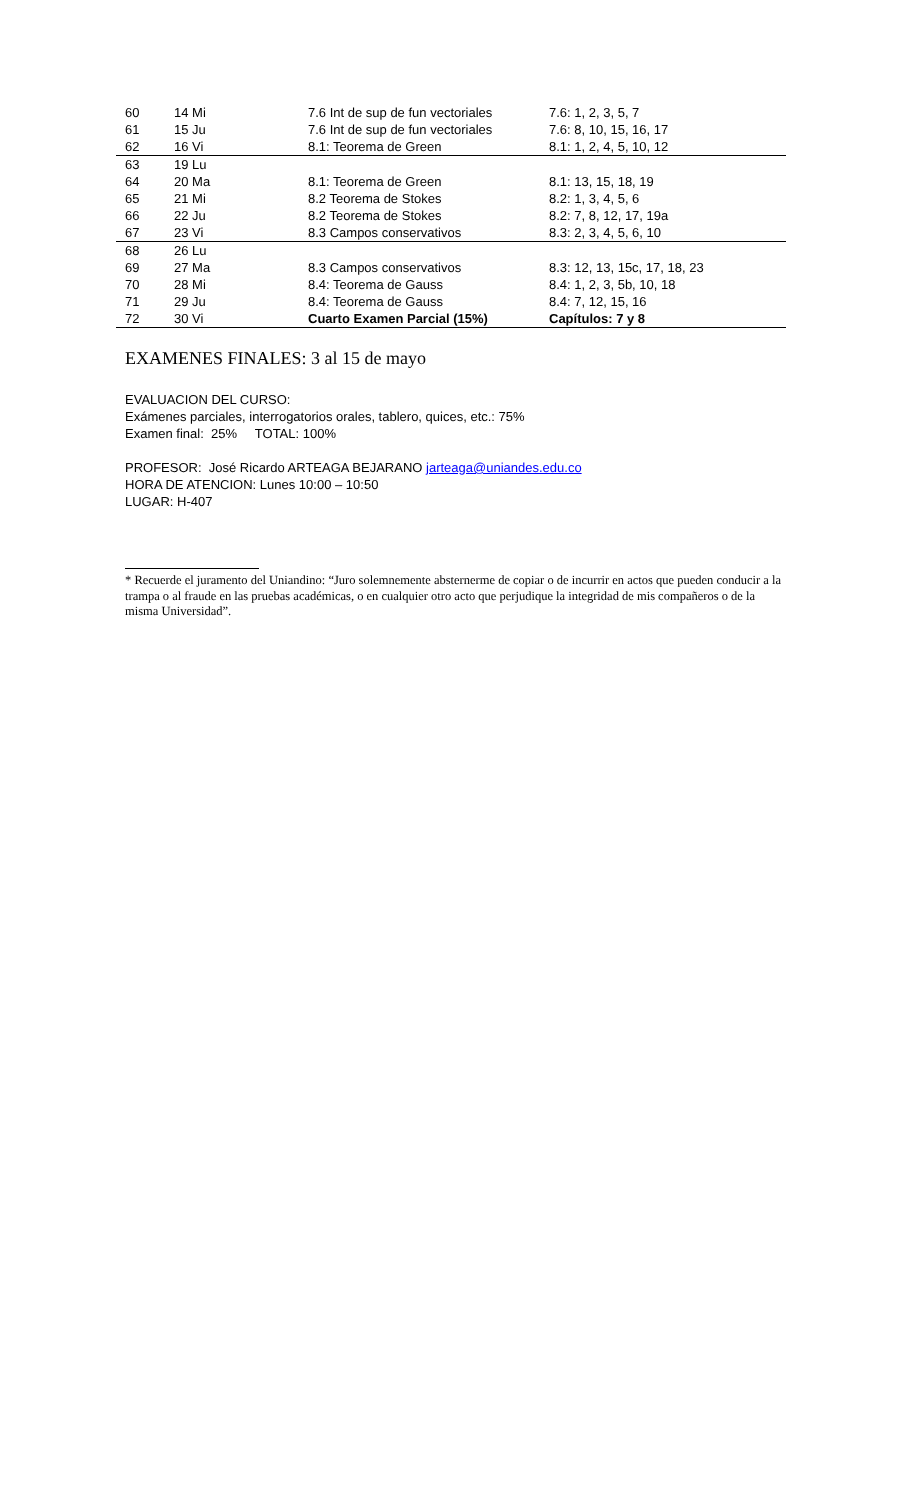| 60 | 14 Mi | 7.6 Int de sup de fun vectoriales | 7.6: 1, 2, 3, 5, 7 |
| 61 | 15 Ju | 7.6 Int de sup de fun vectoriales | 7.6: 8, 10, 15, 16, 17 |
| 62 | 16 Vi | 8.1: Teorema de Green | 8.1: 1, 2, 4, 5, 10, 12 |
| 63 | 19 Lu | | |
| 64 | 20 Ma | 8.1: Teorema de Green | 8.1: 13, 15, 18, 19 |
| 65 | 21 Mi | 8.2 Teorema de Stokes | 8.2: 1, 3, 4, 5, 6 |
| 66 | 22 Ju | 8.2 Teorema de Stokes | 8.2: 7, 8, 12, 17, 19a |
| 67 | 23 Vi | 8.3 Campos conservativos | 8.3: 2, 3, 4, 5, 6, 10 |
| 68 | 26 Lu | | |
| 69 | 27 Ma | 8.3 Campos conservativos | 8.3: 12, 13, 15c, 17, 18, 23 |
| 70 | 28 Mi | 8.4: Teorema de Gauss | 8.4: 1, 2, 3, 5b, 10, 18 |
| 71 | 29 Ju | 8.4: Teorema de Gauss | 8.4: 7, 12, 15, 16 |
| 72 | 30 Vi | Cuarto Examen Parcial (15%) | Capítulos: 7 y 8 |
EXAMENES FINALES: 3 al 15 de mayo
EVALUACION DEL CURSO:
Exámenes parciales, interrogatorios orales, tablero, quices, etc.: 75%
Examen final: 25% TOTAL: 100%
PROFESOR: José Ricardo ARTEAGA BEJARANO jarteaga@uniandes.edu.co
HORA DE ATENCION: Lunes 10:00 – 10:50
LUGAR: H-407
* Recuerde el juramento del Uniandino: “Juro solemnemente absternerme de copiar o de incurrir en actos que pueden conducir a la trampa o al fraude en las pruebas académicas, o en cualquier otro acto que perjudique la integridad de mis compañeros o de la misma Universidad”.